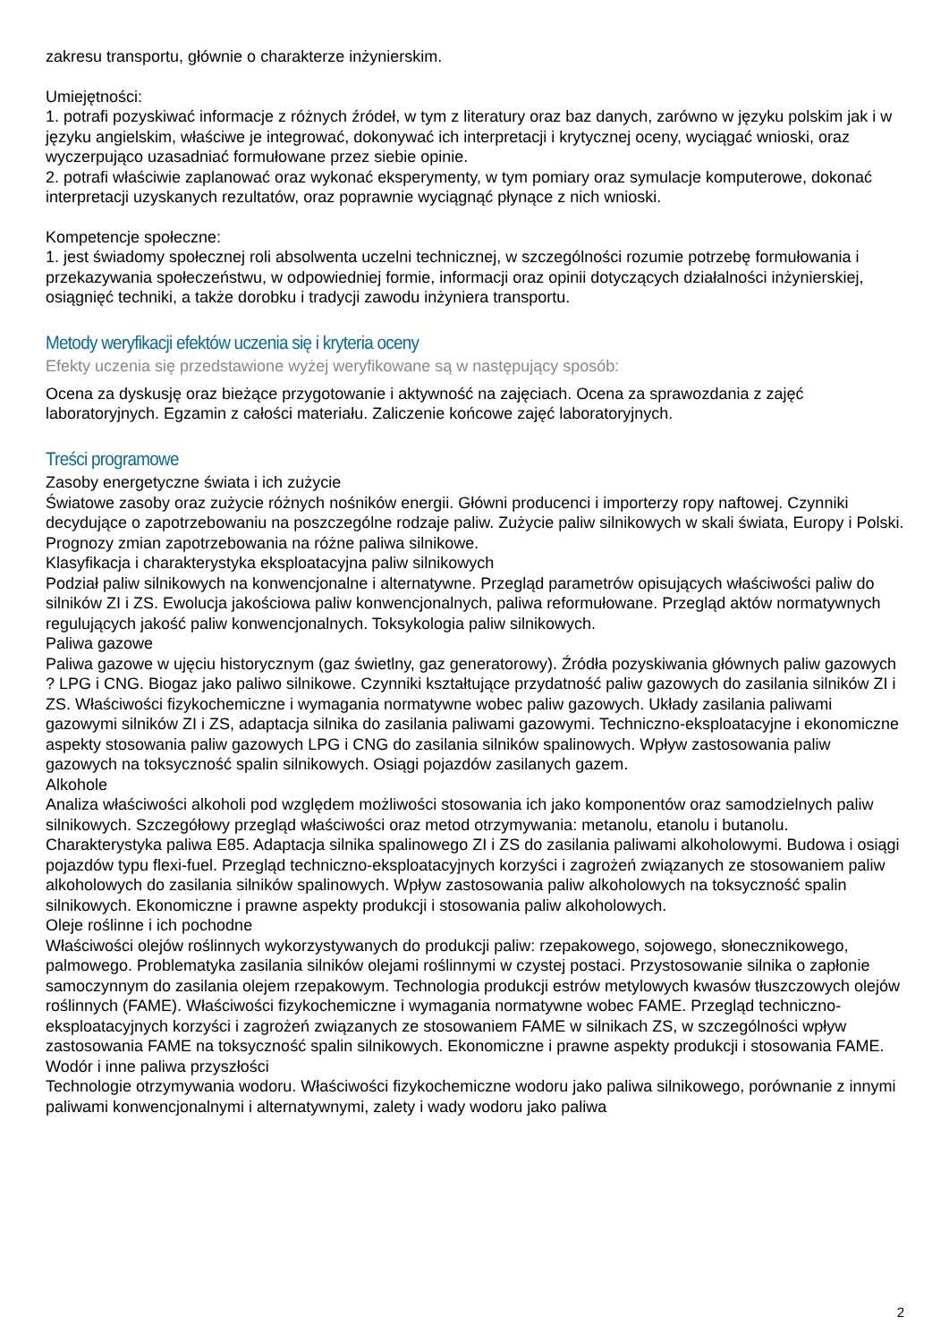zakresu transportu, głównie o charakterze inżynierskim.
Umiejętności:
1. potrafi pozyskiwać informacje z różnych źródeł, w tym z literatury oraz baz danych, zarówno w języku polskim jak i w języku angielskim, właściwe je integrować, dokonywać ich interpretacji i krytycznej oceny, wyciągać wnioski, oraz wyczerpująco uzasadniać formułowane przez siebie opinie.
2. potrafi właściwie zaplanować oraz wykonać eksperymenty, w tym pomiary oraz symulacje komputerowe, dokonać interpretacji uzyskanych rezultatów, oraz poprawnie wyciągnąć płynące z nich wnioski.
Kompetencje społeczne:
1. jest świadomy społecznej roli absolwenta uczelni technicznej, w szczególności rozumie potrzebę formułowania i przekazywania społeczeństwu, w odpowiedniej formie, informacji oraz opinii dotyczących działalności inżynierskiej, osiągnięć techniki, a także dorobku i tradycji zawodu inżyniera transportu.
Metody weryfikacji efektów uczenia się i kryteria oceny
Efekty uczenia się przedstawione wyżej weryfikowane są w następujący sposób:
Ocena za dyskusję oraz bieżące przygotowanie i aktywność na zajęciach. Ocena za sprawozdania z zajęć laboratoryjnych. Egzamin z całości materiału. Zaliczenie końcowe zajęć laboratoryjnych.
Treści programowe
Zasoby energetyczne świata i ich zużycie
Światowe zasoby oraz zużycie różnych nośników energii. Główni producenci i importerzy ropy naftowej. Czynniki decydujące o zapotrzebowaniu na poszczególne rodzaje paliw. Zużycie paliw silnikowych w skali świata, Europy i Polski. Prognozy zmian zapotrzebowania na różne paliwa silnikowe.
Klasyfikacja i charakterystyka eksploatacyjna paliw silnikowych
Podział paliw silnikowych na konwencjonalne i alternatywne. Przegląd parametrów opisujących właściwości paliw do silników ZI i ZS. Ewolucja jakościowa paliw konwencjonalnych, paliwa reformułowane. Przegląd aktów normatywnych regulujących jakość paliw konwencjonalnych. Toksykologia paliw silnikowych.
Paliwa gazowe
Paliwa gazowe w ujęciu historycznym (gaz świetlny, gaz generatorowy). Źródła pozyskiwania głównych paliw gazowych ? LPG i CNG. Biogaz jako paliwo silnikowe. Czynniki kształtujące przydatność paliw gazowych do zasilania silników ZI i ZS. Właściwości fizykochemiczne i wymagania normatywne wobec paliw gazowych. Układy zasilania paliwami gazowymi silników ZI i ZS, adaptacja silnika do zasilania paliwami gazowymi. Techniczno-eksploatacyjne i ekonomiczne aspekty stosowania paliw gazowych LPG i CNG do zasilania silników spalinowych. Wpływ zastosowania paliw gazowych na toksyczność spalin silnikowych. Osiągi pojazdów zasilanych gazem.
Alkohole
Analiza właściwości alkoholi pod względem możliwości stosowania ich jako komponentów oraz samodzielnych paliw silnikowych. Szczegółowy przegląd właściwości oraz metod otrzymywania: metanolu, etanolu i butanolu. Charakterystyka paliwa E85. Adaptacja silnika spalinowego ZI i ZS do zasilania paliwami alkoholowymi. Budowa i osiągi pojazdów typu flexi-fuel. Przegląd techniczno-eksploatacyjnych korzyści i zagrożeń związanych ze stosowaniem paliw alkoholowych do zasilania silników spalinowych. Wpływ zastosowania paliw alkoholowych na toksyczność spalin silnikowych. Ekonomiczne i prawne aspekty produkcji i stosowania paliw alkoholowych.
Oleje roślinne i ich pochodne
Właściwości olejów roślinnych wykorzystywanych do produkcji paliw: rzepakowego, sojowego, słonecznikowego, palmowego. Problematyka zasilania silników olejami roślinnymi w czystej postaci. Przystosowanie silnika o zapłonie samoczynnym do zasilania olejem rzepakowym. Technologia produkcji estrów metylowych kwasów tłuszczowych olejów roślinnych (FAME). Właściwości fizykochemiczne i wymagania normatywne wobec FAME. Przegląd techniczno-eksploatacyjnych korzyści i zagrożeń związanych ze stosowaniem FAME w silnikach ZS, w szczególności wpływ zastosowania FAME na toksyczność spalin silnikowych. Ekonomiczne i prawne aspekty produkcji i stosowania FAME.
Wodór i inne paliwa przyszłości
Technologie otrzymywania wodoru. Właściwości fizykochemiczne wodoru jako paliwa silnikowego, porównanie z innymi paliwami konwencjonalnymi i alternatywnymi, zalety i wady wodoru jako paliwa
2